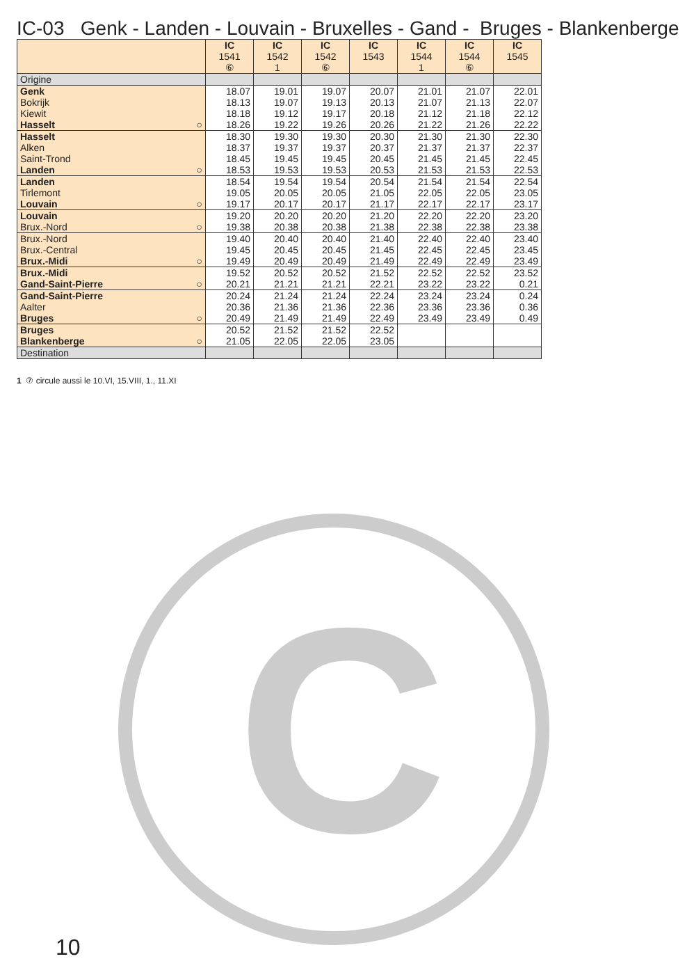IC-03 Genk - Landen - Louvain - Bruxelles - Gand - Bruges - Blankenberge
| | IC 1541 ⑥ | IC 1542 1 | IC 1542 ⑥ | IC 1543 | IC 1544 1 | IC 1544 ⑥ | IC 1545 |
| --- | --- | --- | --- | --- | --- | --- | --- |
| Origine | | | | | | | |
| Genk | 18.07 | 19.01 | 19.07 | 20.07 | 21.01 | 21.07 | 22.01 |
| Bokrijk | 18.13 | 19.07 | 19.13 | 20.13 | 21.07 | 21.13 | 22.07 |
| Kiewit | 18.18 | 19.12 | 19.17 | 20.18 | 21.12 | 21.18 | 22.12 |
| Hasselt ○ | 18.26 | 19.22 | 19.26 | 20.26 | 21.22 | 21.26 | 22.22 |
| Hasselt | 18.30 | 19.30 | 19.30 | 20.30 | 21.30 | 21.30 | 22.30 |
| Alken | 18.37 | 19.37 | 19.37 | 20.37 | 21.37 | 21.37 | 22.37 |
| Saint-Trond | 18.45 | 19.45 | 19.45 | 20.45 | 21.45 | 21.45 | 22.45 |
| Landen ○ | 18.53 | 19.53 | 19.53 | 20.53 | 21.53 | 21.53 | 22.53 |
| Landen | 18.54 | 19.54 | 19.54 | 20.54 | 21.54 | 21.54 | 22.54 |
| Tirlemont | 19.05 | 20.05 | 20.05 | 21.05 | 22.05 | 22.05 | 23.05 |
| Louvain ○ | 19.17 | 20.17 | 20.17 | 21.17 | 22.17 | 22.17 | 23.17 |
| Louvain | 19.20 | 20.20 | 20.20 | 21.20 | 22.20 | 22.20 | 23.20 |
| Brux.-Nord ○ | 19.38 | 20.38 | 20.38 | 21.38 | 22.38 | 22.38 | 23.38 |
| Brux.-Nord | 19.40 | 20.40 | 20.40 | 21.40 | 22.40 | 22.40 | 23.40 |
| Brux.-Central | 19.45 | 20.45 | 20.45 | 21.45 | 22.45 | 22.45 | 23.45 |
| Brux.-Midi ○ | 19.49 | 20.49 | 20.49 | 21.49 | 22.49 | 22.49 | 23.49 |
| Brux.-Midi | 19.52 | 20.52 | 20.52 | 21.52 | 22.52 | 22.52 | 23.52 |
| Gand-Saint-Pierre ○ | 20.21 | 21.21 | 21.21 | 22.21 | 23.22 | 23.22 | 0.21 |
| Gand-Saint-Pierre | 20.24 | 21.24 | 21.24 | 22.24 | 23.24 | 23.24 | 0.24 |
| Aalter | 20.36 | 21.36 | 21.36 | 22.36 | 23.36 | 23.36 | 0.36 |
| Bruges ○ | 20.49 | 21.49 | 21.49 | 22.49 | 23.49 | 23.49 | 0.49 |
| Bruges | 20.52 | 21.52 | 21.52 | 22.52 | | | |
| Blankenberge ○ | 21.05 | 22.05 | 22.05 | 23.05 | | | |
| Destination | | | | | | | |
1 ⑦ circule aussi le 10.VI, 15.VIII, 1., 11.XI
C
10